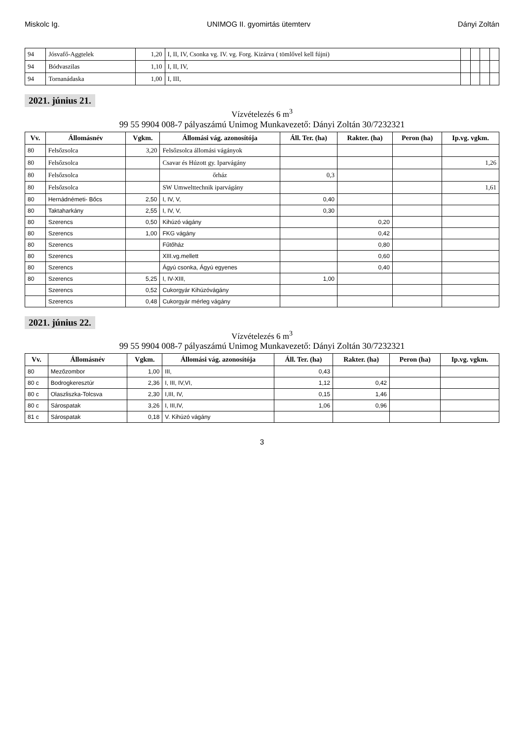Miskolc Ig. UNIMOG II. gyomirtás ütemterv Dányi Zoltán
| 94 | Jósvafő-Aggtelek | 1,20 | I, II, IV, Csonka vg. IV. vg. Forg. Kizárva ( tömlővel kell fújni) | | | | |
| 94 | Bódvaszilas | 1,10 | I, II, IV, | | | | |
| 94 | Tornanádaska | 1,00 | I, III, | | | | |
2021. június 21.
Vízvételezés 6 m<sup>3</sup>
99 55 9904 008-7 pályaszámú Unimog Munkavezető: Dányi Zoltán 30/7232321
| Vv. | Állomásnév | Vgkm. | Állomási vág. azonosítója | Áll. Ter. (ha) | Rakter. (ha) | Peron (ha) | Ip.vg. vgkm. |
| --- | --- | --- | --- | --- | --- | --- | --- |
| 80 | Felsőzsolca | 3,20 | Felsőzsolca állomási vágányok | | | | |
| 80 | Felsőzsolca | | Csavar és Húzott gy. Iparvágány | | | | 1,26 |
| 80 | Felsőzsolca | | őrház | 0,3 | | | |
| 80 | Felsőzsolca | | SW Umwelttechnik iparvágány | | | | 1,61 |
| 80 | Hernádnémeti- Bőcs | 2,50 | I, IV, V, | 0,40 | | | |
| 80 | Taktaharkány | 2,55 | I, IV, V, | 0,30 | | | |
| 80 | Szerencs | 0,50 | Kihúzó vágány | | 0,20 | | |
| 80 | Szerencs | 1,00 | FKG vágány | | 0,42 | | |
| 80 | Szerencs | | Fűtőház | | 0,80 | | |
| 80 | Szerencs | | XIII.vg.mellett | | 0,60 | | |
| 80 | Szerencs | | Ágyú csonka, Ágyú egyenes | | 0,40 | | |
| 80 | Szerencs | 5,25 | I, IV-XIII, | 1,00 | | | |
| | Szerencs | 0,52 | Cukorgyár Kihúzóvágány | | | | |
| | Szerencs | 0,48 | Cukorgyár mérleg vágány | | | | |
2021. június 22.
Vízvételezés 6 m<sup>3</sup>
99 55 9904 008-7 pályaszámú Unimog Munkavezető: Dányi Zoltán 30/7232321
| Vv. | Állomásnév | Vgkm. | Állomási vág. azonosítója | Áll. Ter. (ha) | Rakter. (ha) | Peron (ha) | Ip.vg. vgkm. |
| --- | --- | --- | --- | --- | --- | --- | --- |
| 80 | Mezőzombor | 1,00 | III, | 0,43 | | | |
| 80 c | Bodrogkeresztúr | 2,36 | I, III, IV,VI, | 1,12 | 0,42 | | |
| 80 c | Olaszliszka-Tolcsva | 2,30 | I,III, IV, | 0,15 | 1,46 | | |
| 80 c | Sárospatak | 3,26 | I, III,IV, | 1,06 | 0,96 | | |
| 81 c | Sárospatak | 0,18 | V. Kihúzó vágány | | | | |
3